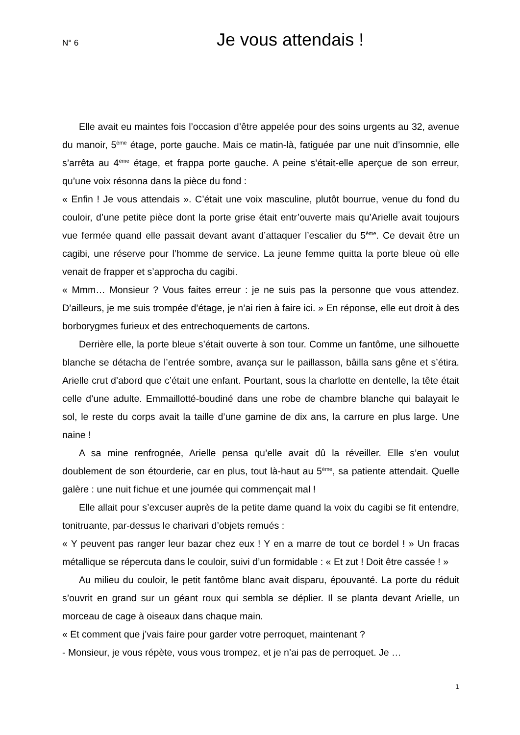N° 6 Je vous attendais !
Elle avait eu maintes fois l’occasion d’être appelée pour des soins urgents au 32, avenue du manoir, 5<sup>ème</sup> étage, porte gauche. Mais ce matin-là, fatiguée par une nuit d’insomnie, elle s’arrêta au 4<sup>ème</sup> étage, et frappa porte gauche. A peine s’était-elle aperçue de son erreur, qu’une voix résonna dans la pièce du fond :
« Enfin ! Je vous attendais ». C’était une voix masculine, plutôt bourrue, venue du fond du couloir, d’une petite pièce dont la porte grise était entr’ouverte mais qu’Arielle avait toujours vue fermée quand elle passait devant avant d’attaquer l’escalier du 5<sup>ème</sup>. Ce devait être un cagibi, une réserve pour l’homme de service. La jeune femme quitta la porte bleue où elle venait de frapper et s’approcha du cagibi.
« Mmm… Monsieur ? Vous faites erreur : je ne suis pas la personne que vous attendez. D’ailleurs, je me suis trompée d’étage, je n’ai rien à faire ici. » En réponse, elle eut droit à des borborygmes furieux et des entrechoquements de cartons.
Derrière elle, la porte bleue s’était ouverte à son tour. Comme un fantôme, une silhouette blanche se détacha de l’entrée sombre, avança sur le paillasson, bâilla sans gêne et s’étira. Arielle crut d’abord que c’était une enfant. Pourtant, sous la charlotte en dentelle, la tête était celle d’une adulte. Emmaillotté-boudiné dans une robe de chambre blanche qui balayait le sol, le reste du corps avait la taille d’une gamine de dix ans, la carrure en plus large. Une naine !
A sa mine renfrognée, Arielle pensa qu’elle avait dû la réveiller. Elle s’en voulut doublement de son étourderie, car en plus, tout là-haut au 5<sup>ème</sup>, sa patiente attendait. Quelle galère : une nuit fichue et une journée qui commençait mal !
Elle allait pour s’excuser auprès de la petite dame quand la voix du cagibi se fit entendre, tonitruante, par-dessus le charivari d’objets remués :
« Y peuvent pas ranger leur bazar chez eux ! Y en a marre de tout ce bordel ! » Un fracas métallique se répercuta dans le couloir, suivi d’un formidable : « Et zut ! Doit être cassée ! »
Au milieu du couloir, le petit fantôme blanc avait disparu, épouvanté. La porte du réduit s’ouvrit en grand sur un géant roux qui sembla se déplier. Il se planta devant Arielle, un morceau de cage à oiseaux dans chaque main.
« Et comment que j’vais faire pour garder votre perroquet, maintenant ?
- Monsieur, je vous répète, vous vous trompez, et je n’ai pas de perroquet. Je …
1